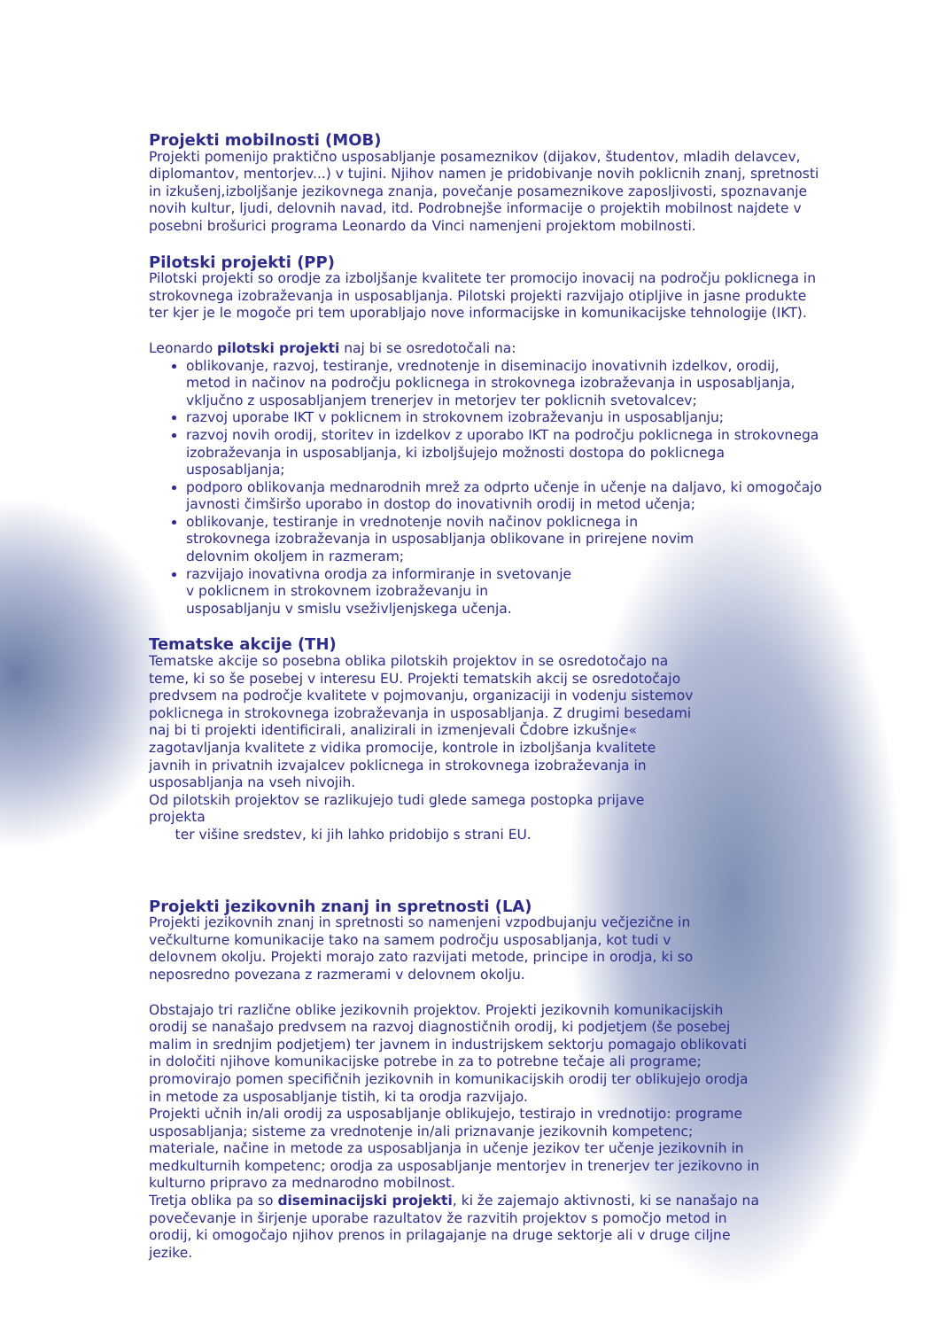Projekti mobilnosti (MOB)
Projekti pomenijo praktično usposabljanje posameznikov (dijakov, študentov, mladih delavcev, diplomantov, mentorjev...) v tujini. Njihov namen je pridobivanje novih poklicnih znanj, spretnosti in izkušenj,izboljšanje jezikovnega znanja, povečanje posameznikove zaposljivosti, spoznavanje novih kultur, ljudi, delovnih navad, itd. Podrobnejše informacije o projektih mobilnost najdete v posebni brošurici programa Leonardo da Vinci namenjeni projektom mobilnosti.
Pilotski projekti (PP)
Pilotski projekti so orodje za izboljšanje kvalitete ter promocijo inovacij na področju poklicnega in strokovnega izobraževanja in usposabljanja. Pilotski projekti razvijajo otipljive in jasne produkte ter kjer je le mogoče pri tem uporabljajo nove informacijske in komunikacijske tehnologije (IKT).
Leonardo pilotski projekti naj bi se osredotočali na:
oblikovanje, razvoj, testiranje, vrednotenje in diseminacijo inovativnih izdelkov, orodij, metod in načinov na področju poklicnega in strokovnega izobraževanja in usposabljanja, vključno z usposabljanjem trenerjev in metorjev ter poklicnih svetovalcev;
razvoj uporabe IKT v poklicnem in strokovnem izobraževanju in usposabljanju;
razvoj novih orodij, storitev in izdelkov z uporabo IKT na področju poklicnega in strokovnega izobraževanja in usposabljanja, ki izboljšujejo možnosti dostopa do poklicnega usposabljanja;
podporo oblikovanja mednarodnih mrež za odprto učenje in učenje na daljavo, ki omogočajo javnosti čimširšo uporabo in dostop do inovativnih orodij in metod učenja;
oblikovanje, testiranje in vrednotenje novih načinov poklicnega in strokovnega izobraževanja in usposabljanja oblikovane in prirejene novim delovnim okoljem in razmeram;
razvijajo inovativna orodja za informiranje in svetovanje v poklicnem in strokovnem izobraževanju in usposabljanju v smislu vseživljenjskega učenja.
Tematske akcije (TH)
Tematske akcije so posebna oblika pilotskih projektov in se osredotočajo na teme, ki so še posebej v interesu EU. Projekti tematskih akcij se osredotočajo predvsem na področje kvalitete v pojmovanju, organizaciji in vodenju sistemov poklicnega in strokovnega izobraževanja in usposabljanja. Z drugimi besedami naj bi ti projekti identificirali, analizirali in izmenjevali Čdobre izkušnje« zagotavljanja kvalitete z vidika promocije, kontrole in izboljšanja kvalitete javnih in privatnih izvajalcev poklicnega in strokovnega izobraževanja in usposabljanja na vseh nivojih.
Od pilotskih projektov se razlikujejo tudi glede samega postopka prijave projekta
ter višine sredstev, ki jih lahko pridobijo s strani EU.
Projekti jezikovnih znanj in spretnosti (LA)
Projekti jezikovnih znanj in spretnosti so namenjeni vzpodbujanju večjezične in večkulturne komunikacije tako na samem področju usposabljanja, kot tudi v delovnem okolju. Projekti morajo zato razvijati metode, principe in orodja, ki so neposredno povezana z razmerami v delovnem okolju.
Obstajajo tri različne oblike jezikovnih projektov. Projekti jezikovnih komunikacijskih orodij se nanašajo predvsem na razvoj diagnostičnih orodij, ki podjetjem (še posebej malim in srednjim podjetjem) ter javnem in industrijskem sektorju pomagajo oblikovati in določiti njihove komunikacijske potrebe in za to potrebne tečaje ali programe; promovirajo pomen specifičnih jezikovnih in komunikacijskih orodij ter oblikujejo orodja in metode za usposabljanje tistih, ki ta orodja razvijajo.
Projekti učnih in/ali orodij za usposabljanje oblikujejo, testirajo in vrednotijo: programe usposabljanja; sisteme za vrednotenje in/ali priznavanje jezikovnih kompetenc; materiale, načine in metode za usposabljanja in učenje jezikov ter učenje jezikovnih in medkulturnih kompetenc; orodja za usposabljanje mentorjev in trenerjev ter jezikovno in kulturno pripravo za mednarodno mobilnost.
Tretja oblika pa so diseminacijski projekti, ki že zajemajo aktivnosti, ki se nanašajo na povečevanje in širjenje uporabe razultatov že razvitih projektov s pomočjo metod in orodij, ki omogočajo njihov prenos in prilagajanje na druge sektorje ali v druge ciljne jezike.